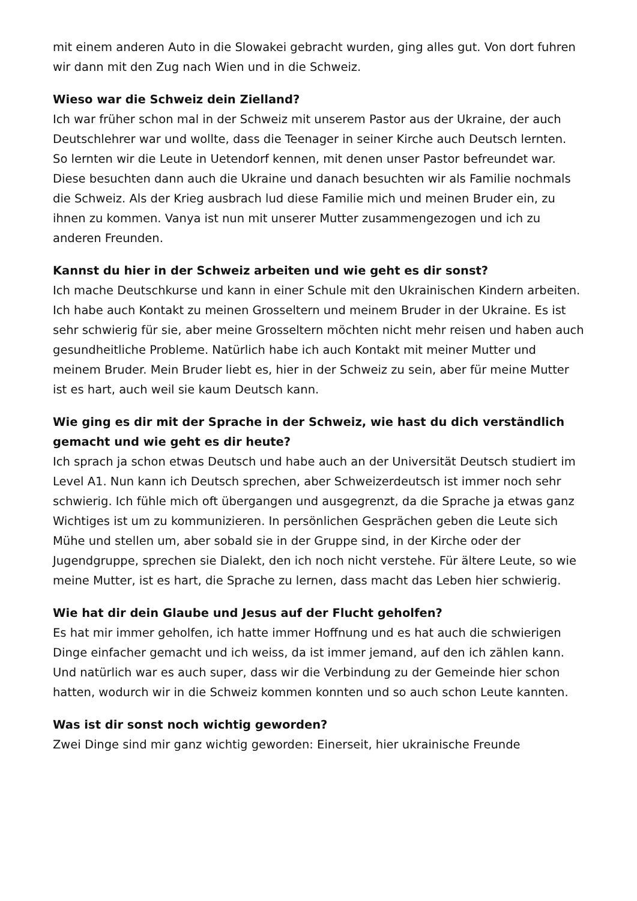mit einem anderen Auto in die Slowakei gebracht wurden, ging alles gut. Von dort fuhren wir dann mit den Zug nach Wien und in die Schweiz.
Wieso war die Schweiz dein Zielland?
Ich war früher schon mal in der Schweiz mit unserem Pastor aus der Ukraine, der auch Deutschlehrer war und wollte, dass die Teenager in seiner Kirche auch Deutsch lernten. So lernten wir die Leute in Uetendorf kennen, mit denen unser Pastor befreundet war. Diese besuchten dann auch die Ukraine und danach besuchten wir als Familie nochmals die Schweiz. Als der Krieg ausbrach lud diese Familie mich und meinen Bruder ein, zu ihnen zu kommen. Vanya ist nun mit unserer Mutter zusammengezogen und ich zu anderen Freunden.
Kannst du hier in der Schweiz arbeiten und wie geht es dir sonst?
Ich mache Deutschkurse und kann in einer Schule mit den Ukrainischen Kindern arbeiten. Ich habe auch Kontakt zu meinen Grosseltern und meinem Bruder in der Ukraine. Es ist sehr schwierig für sie, aber meine Grosseltern möchten nicht mehr reisen und haben auch gesundheitliche Probleme. Natürlich habe ich auch Kontakt mit meiner Mutter und meinem Bruder. Mein Bruder liebt es, hier in der Schweiz zu sein, aber für meine Mutter ist es hart, auch weil sie kaum Deutsch kann.
Wie ging es dir mit der Sprache in der Schweiz, wie hast du dich verständlich gemacht und wie geht es dir heute?
Ich sprach ja schon etwas Deutsch und habe auch an der Universität Deutsch studiert im Level A1. Nun kann ich Deutsch sprechen, aber Schweizerdeutsch ist immer noch sehr schwierig. Ich fühle mich oft übergangen und ausgegrenzt, da die Sprache ja etwas ganz Wichtiges ist um zu kommunizieren. In persönlichen Gesprächen geben die Leute sich Mühe und stellen um, aber sobald sie in der Gruppe sind, in der Kirche oder der Jugendgruppe, sprechen sie Dialekt, den ich noch nicht verstehe. Für ältere Leute, so wie meine Mutter, ist es hart, die Sprache zu lernen, dass macht das Leben hier schwierig.
Wie hat dir dein Glaube und Jesus auf der Flucht geholfen?
Es hat mir immer geholfen, ich hatte immer Hoffnung und es hat auch die schwierigen Dinge einfacher gemacht und ich weiss, da ist immer jemand, auf den ich zählen kann. Und natürlich war es auch super, dass wir die Verbindung zu der Gemeinde hier schon hatten, wodurch wir in die Schweiz kommen konnten und so auch schon Leute kannten.
Was ist dir sonst noch wichtig geworden?
Zwei Dinge sind mir ganz wichtig geworden: Einerseit, hier ukrainische Freunde